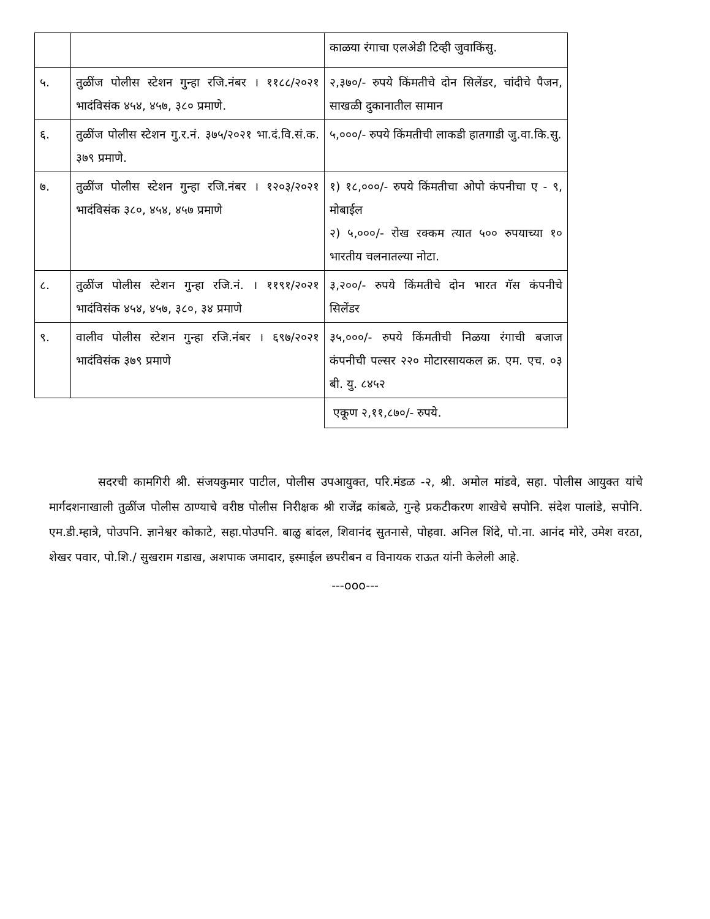| | | काळया रंगाचा एलअेडी टिव्ही जुवाकिंसु. |
| ५. | तुळींज पोलीस स्टेशन गुन्हा रजि.नंबर । ११८८/२०२१ भादंविसंक ४५४, ४५७, ३८० प्रमाणे. | २,३७०/- रुपये किंमतीचे दोन सिलेंडर, चांदीचे पैजन, साखळी दुकानातील सामान |
| ६. | तुळींज पोलीस स्टेशन गु.र.नं. ३७५/२०२१ भा.दं.वि.सं.क. ३७९ प्रमाणे. | ५,०००/- रुपये किंमतीची लाकडी हातगाडी जु.वा.कि.सु. |
| ७. | तुळींज पोलीस स्टेशन गुन्हा रजि.नंबर । १२०३/२०२१ भादंविसंक ३८०, ४५४, ४५७ प्रमाणे | १) १८,०००/- रुपये किंमतीचा ओपो कंपनीचा ए - ९, मोबाईल २) ५,०००/- रोख रक्कम त्यात ५०० रुपयाच्या १० भारतीय चलनातल्या नोटा. |
| ८. | तुळींज पोलीस स्टेशन गुन्हा रजि.नं. । ११९१/२०२१ भादंविसंक ४५४, ४५७, ३८०, ३४ प्रमाणे | ३,२००/- रुपये किंमतीचे दोन भारत गॅस कंपनीचे सिलेंडर |
| ९. | वालीव पोलीस स्टेशन गुन्हा रजि.नंबर । ६९७/२०२१ भादंविसंक ३७९ प्रमाणे | ३५,०००/- रुपये किंमतीची निळया रंगाची बजाज कंपनीची पल्सर २२० मोटारसायकल क्र. एम. एच. ०३ बी. यु. ८४५२ |
| | | एकूण २,११,८७०/- रुपये. |
सदरची कामगिरी श्री. संजयकुमार पाटील, पोलीस उपआयुक्त, परि.मंडळ -२, श्री. अमोल मांडवे, सहा. पोलीस आयुक्त यांचे मार्गदशनाखाली तुळींज पोलीस ठाण्याचे वरीष्ठ पोलीस निरीक्षक श्री राजेंद्र कांबळे, गुन्हे प्रकटीकरण शाखेचे सपोनि. संदेश पालांडे, सपोनि. एम.डी.म्हात्रे, पोउपनि. ज्ञानेश्वर कोकाटे, सहा.पोउपनि. बाळु बांदल, शिवानंद सुतनासे, पोहवा. अनिल शिंदे, पो.ना. आनंद मोरे, उमेश वरठा, शेखर पवार, पो.शि./ सुखराम गडाख, अशपाक जमादार, इस्माईल छपरीबन व विनायक राऊत यांनी केलेली आहे.
---ooo---